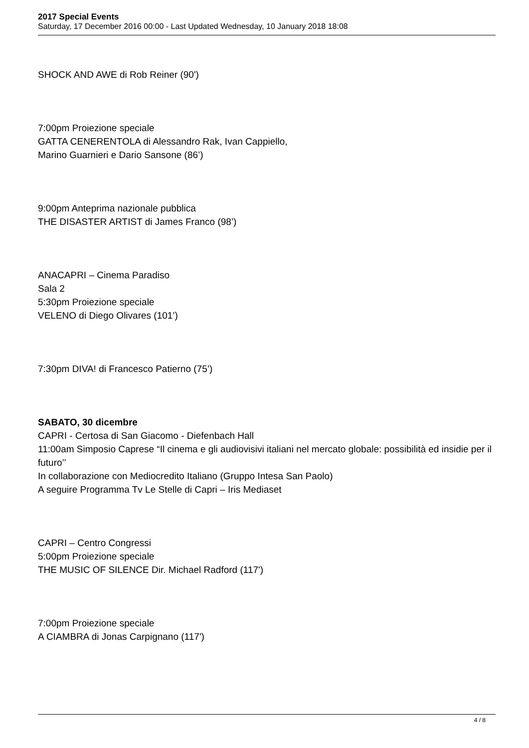2017 Special Events
Saturday, 17 December 2016 00:00 - Last Updated Wednesday, 10 January 2018 18:08
SHOCK AND AWE di Rob Reiner (90')
7:00pm Proiezione speciale
GATTA CENERENTOLA di Alessandro Rak, Ivan Cappiello,
Marino Guarnieri e Dario Sansone (86’)
9:00pm Anteprima nazionale pubblica
THE DISASTER ARTIST di James Franco (98’)
ANACAPRI – Cinema Paradiso
Sala 2
5:30pm Proiezione speciale
VELENO di Diego Olivares (101’)
7:30pm DIVA! di Francesco Patierno (75’)
SABATO, 30 dicembre
CAPRI - Certosa di San Giacomo - Diefenbach Hall
11:00am Simposio Caprese “Il cinema e gli audiovisivi italiani nel mercato globale: possibilità ed insidie per il futuro’’
In collaborazione con Mediocredito Italiano (Gruppo Intesa San Paolo)
A seguire Programma Tv Le Stelle di Capri – Iris Mediaset
CAPRI – Centro Congressi
5:00pm Proiezione speciale
THE MUSIC OF SILENCE Dir. Michael Radford (117')
7:00pm Proiezione speciale
A CIAMBRA di Jonas Carpignano (117')
4 / 8